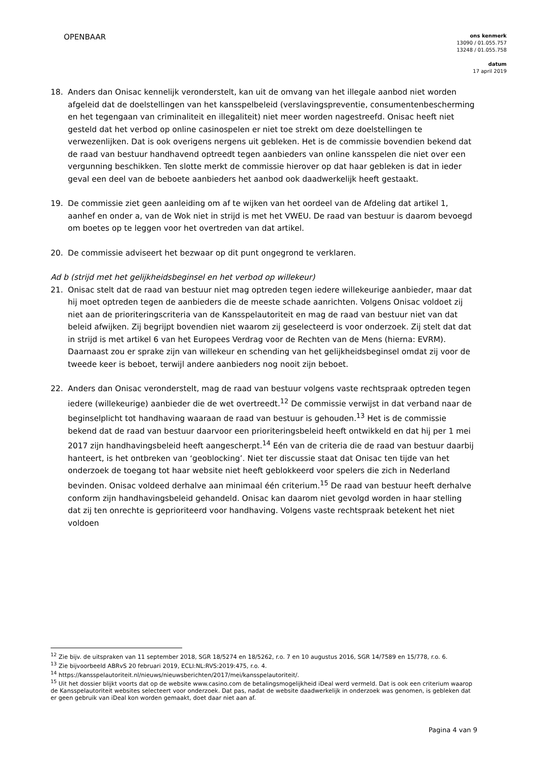OPENBAAR
ons kenmerk
13090 / 01.055.757
13248 / 01.055.758
datum
17 april 2019
18. Anders dan Onisac kennelijk veronderstelt, kan uit de omvang van het illegale aanbod niet worden afgeleid dat de doelstellingen van het kansspelbeleid (verslavingspreventie, consumentenbescherming en het tegengaan van criminaliteit en illegaliteit) niet meer worden nagestreefd. Onisac heeft niet gesteld dat het verbod op online casinospelen er niet toe strekt om deze doelstellingen te verwezenlijken. Dat is ook overigens nergens uit gebleken. Het is de commissie bovendien bekend dat de raad van bestuur handhavend optreedt tegen aanbieders van online kansspelen die niet over een vergunning beschikken. Ten slotte merkt de commissie hierover op dat haar gebleken is dat in ieder geval een deel van de beboete aanbieders het aanbod ook daadwerkelijk heeft gestaakt.
19. De commissie ziet geen aanleiding om af te wijken van het oordeel van de Afdeling dat artikel 1, aanhef en onder a, van de Wok niet in strijd is met het VWEU. De raad van bestuur is daarom bevoegd om boetes op te leggen voor het overtreden van dat artikel.
20. De commissie adviseert het bezwaar op dit punt ongegrond te verklaren.
Ad b (strijd met het gelijkheidsbeginsel en het verbod op willekeur)
21. Onisac stelt dat de raad van bestuur niet mag optreden tegen iedere willekeurige aanbieder, maar dat hij moet optreden tegen de aanbieders die de meeste schade aanrichten. Volgens Onisac voldoet zij niet aan de prioriteringscriteria van de Kansspelautoriteit en mag de raad van bestuur niet van dat beleid afwijken. Zij begrijpt bovendien niet waarom zij geselecteerd is voor onderzoek. Zij stelt dat dat in strijd is met artikel 6 van het Europees Verdrag voor de Rechten van de Mens (hierna: EVRM). Daarnaast zou er sprake zijn van willekeur en schending van het gelijkheidsbeginsel omdat zij voor de tweede keer is beboet, terwijl andere aanbieders nog nooit zijn beboet.
22. Anders dan Onisac veronderstelt, mag de raad van bestuur volgens vaste rechtspraak optreden tegen iedere (willekeurige) aanbieder die de wet overtreedt.<sup>12</sup> De commissie verwijst in dat verband naar de beginselplicht tot handhaving waaraan de raad van bestuur is gehouden.<sup>13</sup> Het is de commissie bekend dat de raad van bestuur daarvoor een prioriteringsbeleid heeft ontwikkeld en dat hij per 1 mei 2017 zijn handhavingsbeleid heeft aangescherpt.<sup>14</sup> Eén van de criteria die de raad van bestuur daarbij hanteert, is het ontbreken van ‘geoblocking’. Niet ter discussie staat dat Onisac ten tijde van het onderzoek de toegang tot haar website niet heeft geblokkeerd voor spelers die zich in Nederland bevinden. Onisac voldeed derhalve aan minimaal één criterium.<sup>15</sup> De raad van bestuur heeft derhalve conform zijn handhavingsbeleid gehandeld. Onisac kan daarom niet gevolgd worden in haar stelling dat zij ten onrechte is geprioriteerd voor handhaving. Volgens vaste rechtspraak betekent het niet voldoen
<sup>12</sup> Zie bijv. de uitspraken van 11 september 2018, SGR 18/5274 en 18/5262, r.o. 7 en 10 augustus 2016, SGR 14/7589 en 15/778, r.o. 6.
<sup>13</sup> Zie bijvoorbeeld ABRvS 20 februari 2019, ECLI:NL:RVS:2019:475, r.o. 4.
<sup>14</sup> https://kansspelautoriteit.nl/nieuws/nieuwsberichten/2017/mei/kansspelautoriteit/.
<sup>15</sup> Uit het dossier blijkt voorts dat op de website www.casino.com de betalingsmogelijkheid iDeal werd vermeld. Dat is ook een criterium waarop de Kansspelautoriteit websites selecteert voor onderzoek. Dat pas, nadat de website daadwerkelijk in onderzoek was genomen, is gebleken dat er geen gebruik van iDeal kon worden gemaakt, doet daar niet aan af.
Pagina 4 van 9